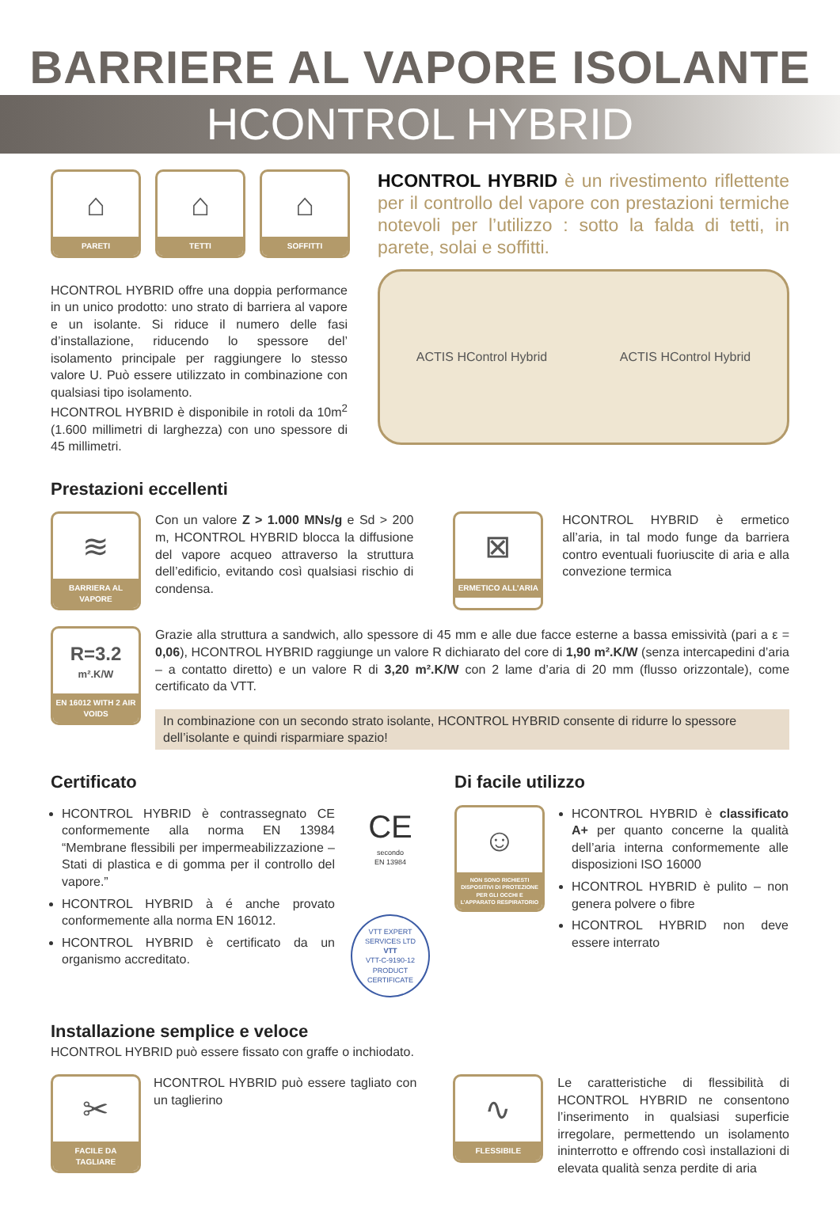BARRIERE AL VAPORE ISOLANTE
HCONTROL HYBRID
⌂
PARETI
⌂
TETTI
⌂
SOFFITTI
HCONTROL HYBRID offre una doppia performance in un unico prodotto: uno strato di barriera al vapore e un isolante. Si riduce il numero delle fasi d’installazione, riducendo lo spessore del’ isolamento principale per raggiungere lo stesso valore U. Può essere utilizzato in combinazione con qualsiasi tipo isolamento.
HCONTROL HYBRID è disponibile in rotoli da 10m<sup>2</sup> (1.600 millimetri di larghezza) con uno spessore di 45 millimetri.
HCONTROL HYBRID è un rivestimento riflettente per il controllo del vapore con prestazioni termiche notevoli per l’utilizzo : sotto la falda di tetti, in parete, solai e soffitti.
ACTIS HControl Hybrid ACTIS HControl Hybrid
Prestazioni eccellenti
≋
BARRIERA AL VAPORE
Con un valore Z > 1.000 MNs/g e Sd > 200 m, HCONTROL HYBRID blocca la diffusione del vapore acqueo attraverso la struttura dell’edificio, evitando così qualsiasi rischio di condensa.
⊠
ERMETICO ALL’ARIA
HCONTROL HYBRID è ermetico all’aria, in tal modo funge da barriera contro eventuali fuoriuscite di aria e alla convezione termica
R=3.2
m².K/W
EN 16012 WITH 2 AIR VOIDS
Grazie alla struttura a sandwich, allo spessore di 45 mm e alle due facce esterne a bassa emissività (pari a ε = 0,06), HCONTROL HYBRID raggiunge un valore R dichiarato del core di 1,90 m².K/W (senza intercapedini d’aria – a contatto diretto) e un valore R di 3,20 m².K/W con 2 lame d’aria di 20 mm (flusso orizzontale), come certificato da VTT.
In combinazione con un secondo strato isolante, HCONTROL HYBRID consente di ridurre lo spessore dell’isolante e quindi risparmiare spazio!
Certificato
HCONTROL HYBRID è contrassegnato CE conformemente alla norma EN 13984 “Membrane flessibili per impermeabilizzazione – Stati di plastica e di gomma per il controllo del vapore.”
HCONTROL HYBRID à é anche provato conformemente alla norma EN 16012.
HCONTROL HYBRID è certificato da un organismo accreditato.
CE
secondo
EN 13984
VTT EXPERT SERVICES LTD
VTT
VTT-C-9190-12
PRODUCT CERTIFICATE
Di facile utilizzo
☺
NON SONO RICHIESTI DISPOSITIVI DI PROTEZIONE PER GLI OCCHI E L’APPARATO RESPIRATORIO
HCONTROL HYBRID è classificato A+ per quanto concerne la qualità dell’aria interna conformemente alle disposizioni ISO 16000
HCONTROL HYBRID è pulito – non genera polvere o fibre
HCONTROL HYBRID non deve essere interrato
Installazione semplice e veloce
HCONTROL HYBRID può essere fissato con graffe o inchiodato.
✂
FACILE DA TAGLIARE
HCONTROL HYBRID può essere tagliato con un taglierino
∿
FLESSIBILE
Le caratteristiche di flessibilità di HCONTROL HYBRID ne consentono l’inserimento in qualsiasi superficie irregolare, permettendo un isolamento ininterrotto e offrendo così installazioni di elevata qualità senza perdite di aria